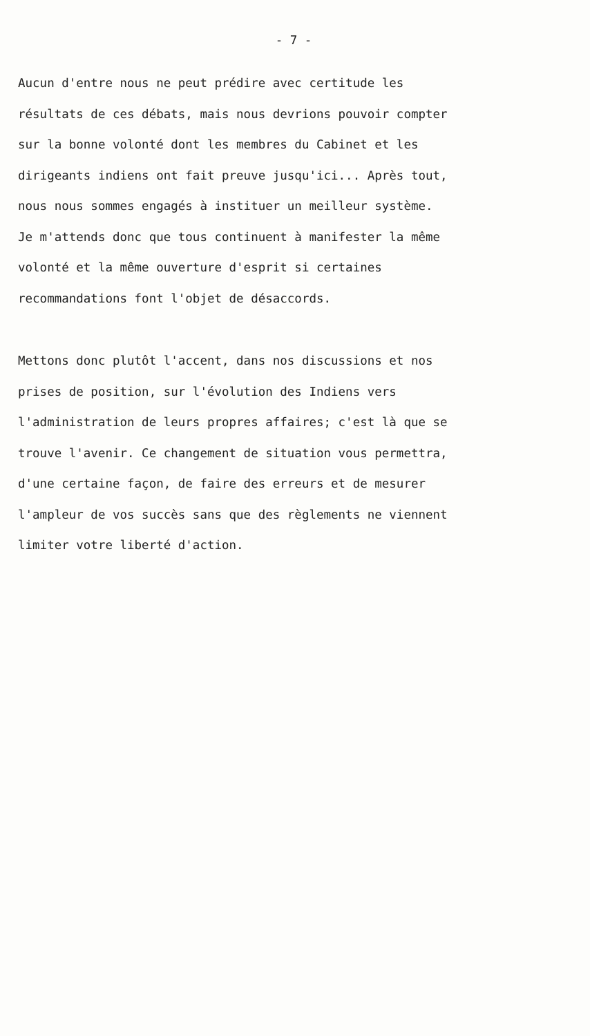- 7 -
Aucun d'entre nous ne peut prédire avec certitude les résultats de ces débats, mais nous devrions pouvoir compter sur la bonne volonté dont les membres du Cabinet et les dirigeants indiens ont fait preuve jusqu'ici... Après tout, nous nous sommes engagés à instituer un meilleur système. Je m'attends donc que tous continuent à manifester la même volonté et la même ouverture d'esprit si certaines recommandations font l'objet de désaccords.
Mettons donc plutôt l'accent, dans nos discussions et nos prises de position, sur l'évolution des Indiens vers l'administration de leurs propres affaires; c'est là que se trouve l'avenir. Ce changement de situation vous permettra, d'une certaine façon, de faire des erreurs et de mesurer l'ampleur de vos succès sans que des règlements ne viennent limiter votre liberté d'action.